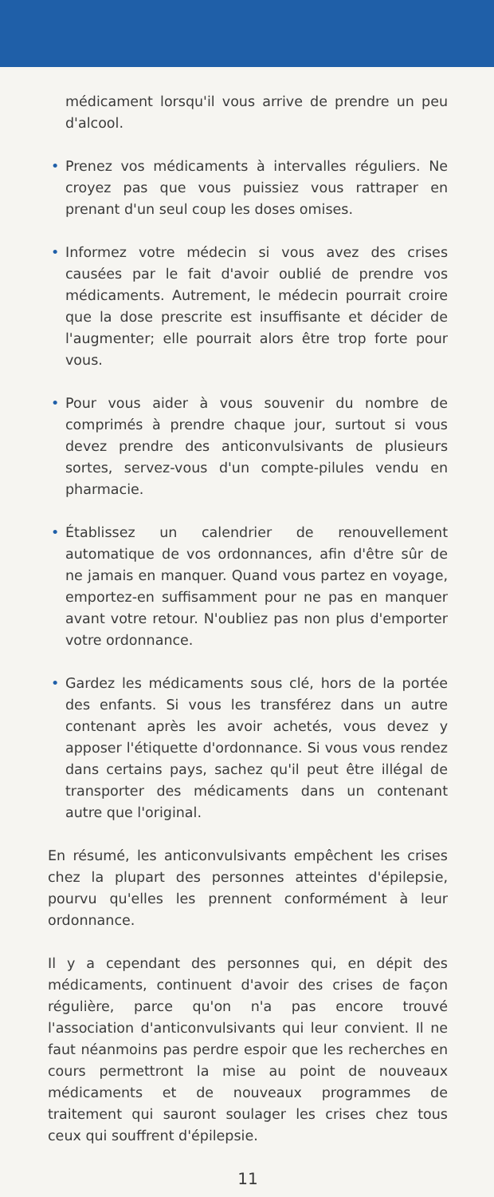médicament lorsqu'il vous arrive de prendre un peu d'alcool.
• Prenez vos médicaments à intervalles réguliers. Ne croyez pas que vous puissiez vous rattraper en prenant d'un seul coup les doses omises.
• Informez votre médecin si vous avez des crises causées par le fait d'avoir oublié de prendre vos médicaments. Autrement, le médecin pourrait croire que la dose prescrite est insuffisante et décider de l'augmenter; elle pourrait alors être trop forte pour vous.
• Pour vous aider à vous souvenir du nombre de comprimés à prendre chaque jour, surtout si vous devez prendre des anticonvulsivants de plusieurs sortes, servez-vous d'un compte-pilules vendu en pharmacie.
• Établissez un calendrier de renouvellement automatique de vos ordonnances, afin d'être sûr de ne jamais en manquer. Quand vous partez en voyage, emportez-en suffisamment pour ne pas en manquer avant votre retour. N'oubliez pas non plus d'emporter votre ordonnance.
• Gardez les médicaments sous clé, hors de la portée des enfants. Si vous les transférez dans un autre contenant après les avoir achetés, vous devez y apposer l'étiquette d'ordonnance. Si vous vous rendez dans certains pays, sachez qu'il peut être illégal de transporter des médicaments dans un contenant autre que l'original.
En résumé, les anticonvulsivants empêchent les crises chez la plupart des personnes atteintes d'épilepsie, pourvu qu'elles les prennent conformément à leur ordonnance.
Il y a cependant des personnes qui, en dépit des médicaments, continuent d'avoir des crises de façon régulière, parce qu'on n'a pas encore trouvé l'association d'anticonvulsivants qui leur convient. Il ne faut néanmoins pas perdre espoir que les recherches en cours permettront la mise au point de nouveaux médicaments et de nouveaux programmes de traitement qui sauront soulager les crises chez tous ceux qui souffrent d'épilepsie.
11